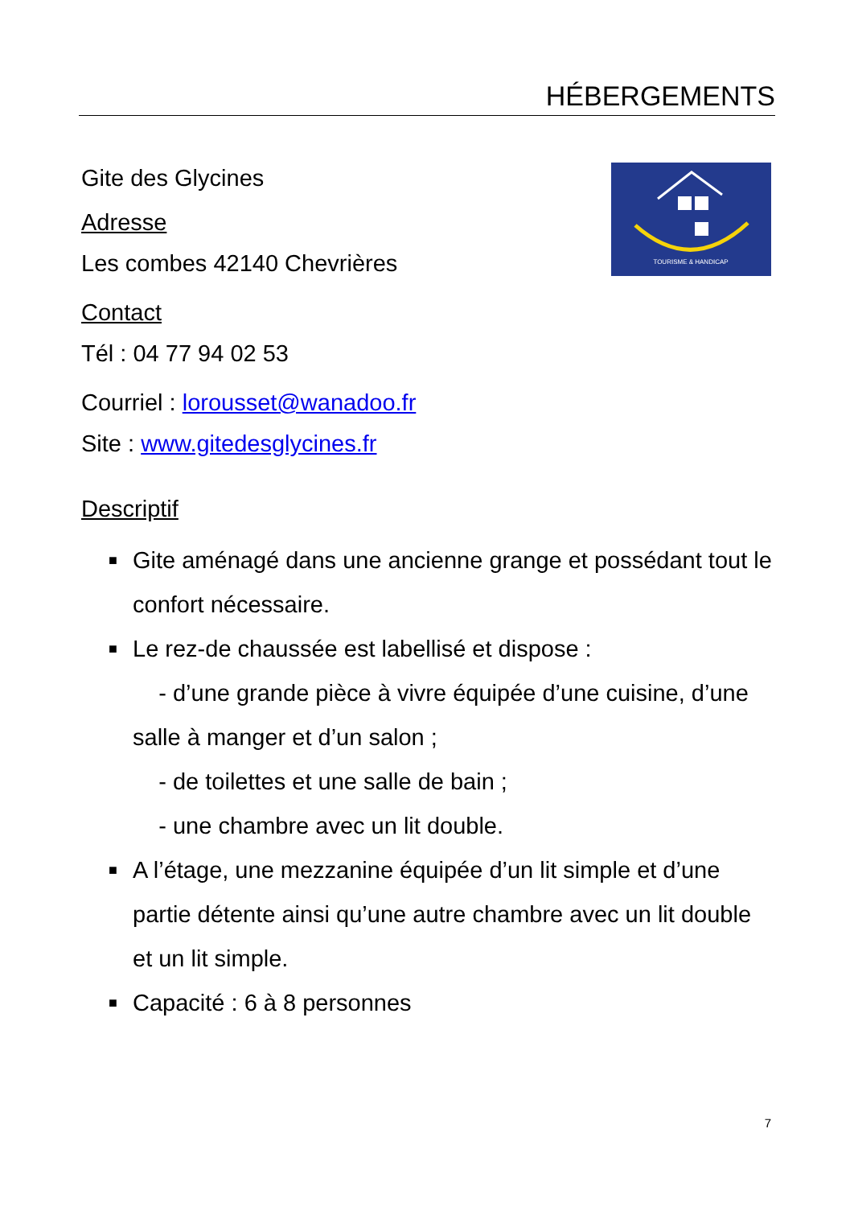HÉBERGEMENTS
TOURISME & HANDICAP
Gite des Glycines
Adresse
Les combes 42140 Chevrières
Contact
Tél : 04 77 94 02 53
Courriel : lorousset@wanadoo.fr
Site : www.gitedesglycines.fr
Descriptif
■ Gite aménagé dans une ancienne grange et possédant tout le confort nécessaire.
■ Le rez-de chaussée est labellisé et dispose :
- d’une grande pièce à vivre équipée d’une cuisine, d’une salle à manger et d’un salon ;
- de toilettes et une salle de bain ;
- une chambre avec un lit double.
■ A l’étage, une mezzanine équipée d’un lit simple et d’une partie détente ainsi qu’une autre chambre avec un lit double et un lit simple.
■ Capacité : 6 à 8 personnes
7